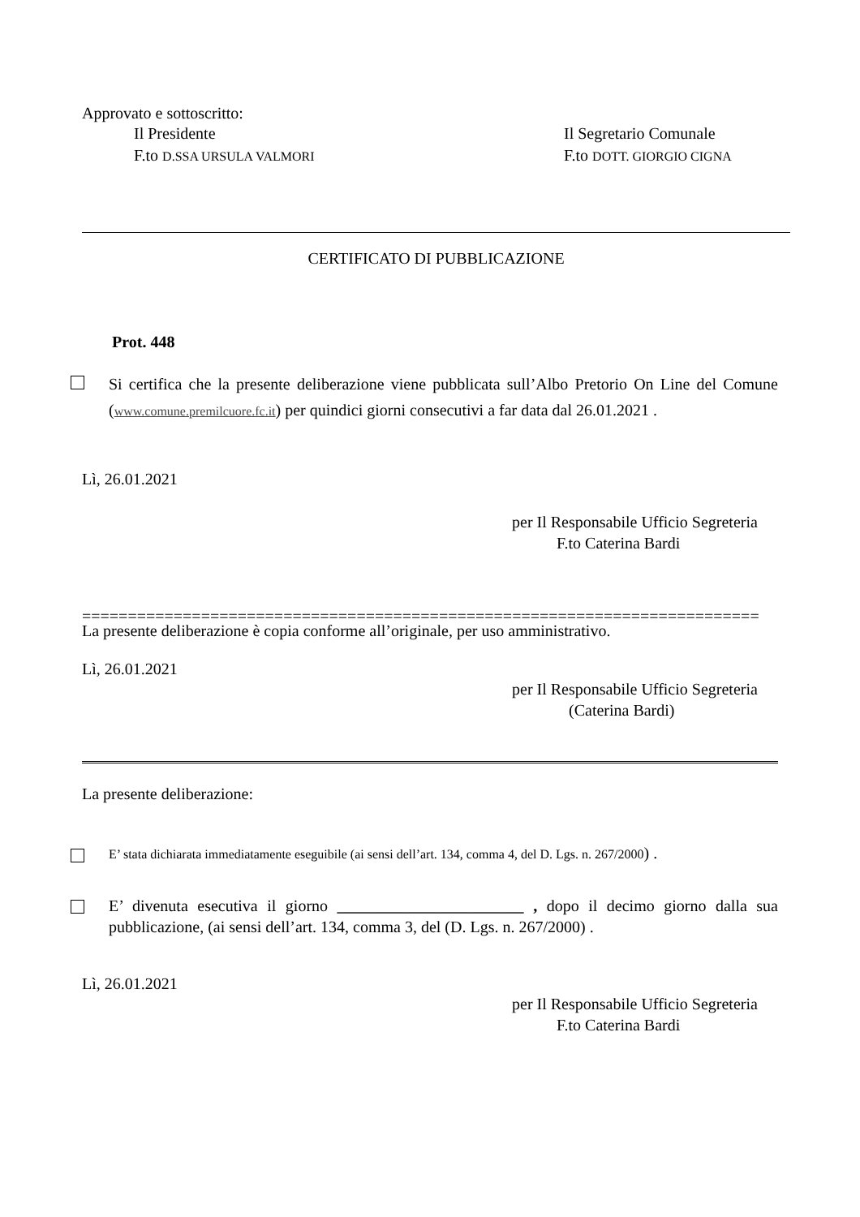Approvato e sottoscritto:
Il Presidente
F.to D.SSA URSULA VALMORI
Il Segretario Comunale
F.to DOTT. GIORGIO CIGNA
CERTIFICATO DI PUBBLICAZIONE
Prot. 448
Si certifica che la presente deliberazione viene pubblicata sull’Albo Pretorio On Line del Comune (www.comune.premilcuore.fc.it) per quindici giorni consecutivi a far data dal 26.01.2021 .
Lì, 26.01.2021
per Il Responsabile Ufficio Segreteria
F.to Caterina Bardi
==========================================================================
La presente deliberazione è copia conforme all’originale, per uso amministrativo.
Lì, 26.01.2021
per Il Responsabile Ufficio Segreteria
(Caterina Bardi)
La presente deliberazione:
E’ stata dichiarata immediatamente eseguibile (ai sensi dell’art. 134, comma 4, del D. Lgs. n. 267/2000) .
E’ divenuta esecutiva il giorno _______________________ , dopo il decimo giorno dalla sua pubblicazione, (ai sensi dell’art. 134, comma 3, del (D. Lgs. n. 267/2000) .
Lì, 26.01.2021
per Il Responsabile Ufficio Segreteria
F.to Caterina Bardi